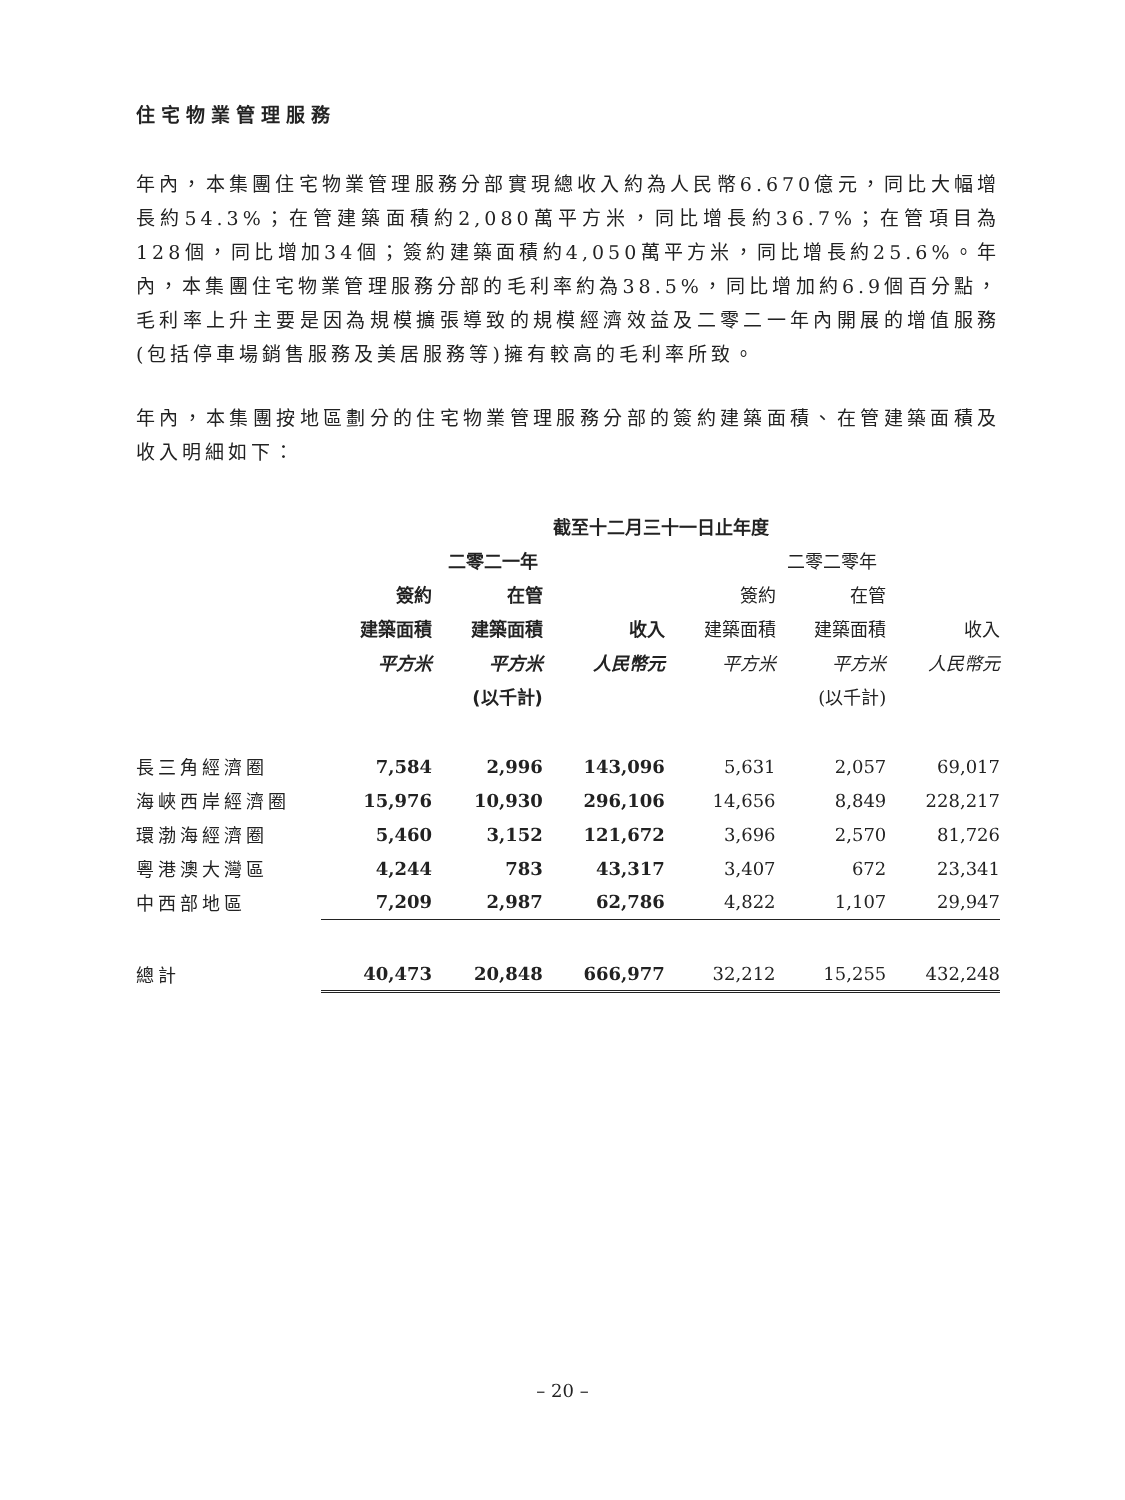住宅物業管理服務
年內，本集團住宅物業管理服務分部實現總收入約為人民幣6.670億元，同比大幅增長約54.3%；在管建築面積約2,080萬平方米，同比增長約36.7%；在管項目為128個，同比增加34個；簽約建築面積約4,050萬平方米，同比增長約25.6%。年內，本集團住宅物業管理服務分部的毛利率約為38.5%，同比增加約6.9個百分點，毛利率上升主要是因為規模擴張導致的規模經濟效益及二零二一年內開展的增值服務(包括停車場銷售服務及美居服務等)擁有較高的毛利率所致。
年內，本集團按地區劃分的住宅物業管理服務分部的簽約建築面積、在管建築面積及收入明細如下：
| | 截至十二月三十一日止年度 | | | | | |
| --- | --- | --- | --- | --- | --- | --- |
| | 二零二一年 | | | 二零二零年 | | |
| | 簽約 | 在管 | | 簽約 | 在管 | |
| | 建築面積 | 建築面積 | 收入 | 建築面積 | 建築面積 | 收入 |
| | 平方米 | 平方米 | 人民幣元 | 平方米 | 平方米 | 人民幣元 |
| | | (以千計) | | | (以千計) | |
| 長三角經濟圈 | 7,584 | 2,996 | 143,096 | 5,631 | 2,057 | 69,017 |
| 海峽西岸經濟圈 | 15,976 | 10,930 | 296,106 | 14,656 | 8,849 | 228,217 |
| 環渤海經濟圈 | 5,460 | 3,152 | 121,672 | 3,696 | 2,570 | 81,726 |
| 粵港澳大灣區 | 4,244 | 783 | 43,317 | 3,407 | 672 | 23,341 |
| 中西部地區 | 7,209 | 2,987 | 62,786 | 4,822 | 1,107 | 29,947 |
| 總計 | 40,473 | 20,848 | 666,977 | 32,212 | 15,255 | 432,248 |
– 20 –